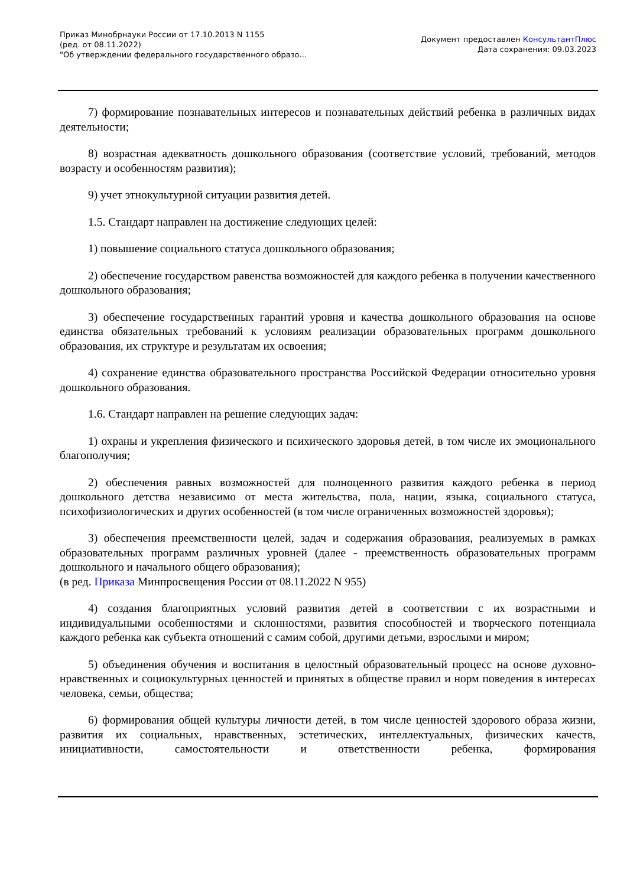Приказ Минобрнауки России от 17.10.2013 N 1155
(ред. от 08.11.2022)
"Об утверждении федерального государственного образо...
Документ предоставлен КонсультантПлюс
Дата сохранения: 09.03.2023
7) формирование познавательных интересов и познавательных действий ребенка в различных видах деятельности;
8) возрастная адекватность дошкольного образования (соответствие условий, требований, методов возрасту и особенностям развития);
9) учет этнокультурной ситуации развития детей.
1.5. Стандарт направлен на достижение следующих целей:
1) повышение социального статуса дошкольного образования;
2) обеспечение государством равенства возможностей для каждого ребенка в получении качественного дошкольного образования;
3) обеспечение государственных гарантий уровня и качества дошкольного образования на основе единства обязательных требований к условиям реализации образовательных программ дошкольного образования, их структуре и результатам их освоения;
4) сохранение единства образовательного пространства Российской Федерации относительно уровня дошкольного образования.
1.6. Стандарт направлен на решение следующих задач:
1) охраны и укрепления физического и психического здоровья детей, в том числе их эмоционального благополучия;
2) обеспечения равных возможностей для полноценного развития каждого ребенка в период дошкольного детства независимо от места жительства, пола, нации, языка, социального статуса, психофизиологических и других особенностей (в том числе ограниченных возможностей здоровья);
3) обеспечения преемственности целей, задач и содержания образования, реализуемых в рамках образовательных программ различных уровней (далее - преемственность образовательных программ дошкольного и начального общего образования);
(в ред. Приказа Минпросвещения России от 08.11.2022 N 955)
4) создания благоприятных условий развития детей в соответствии с их возрастными и индивидуальными особенностями и склонностями, развития способностей и творческого потенциала каждого ребенка как субъекта отношений с самим собой, другими детьми, взрослыми и миром;
5) объединения обучения и воспитания в целостный образовательный процесс на основе духовно-нравственных и социокультурных ценностей и принятых в обществе правил и норм поведения в интересах человека, семьи, общества;
6) формирования общей культуры личности детей, в том числе ценностей здорового образа жизни, развития их социальных, нравственных, эстетических, интеллектуальных, физических качеств, инициативности, самостоятельности и ответственности ребенка, формирования